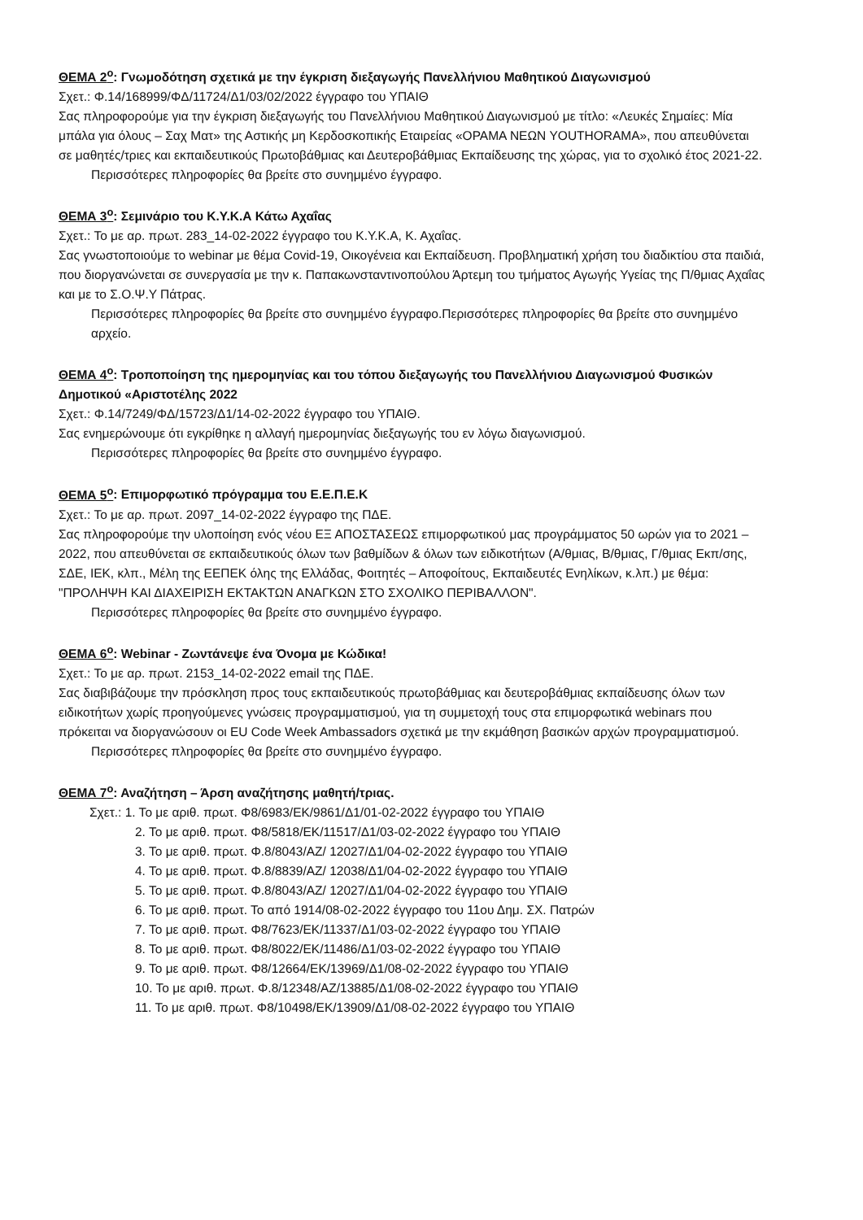ΘΕΜΑ 2<sup>ο</sup>: Γνωμοδότηση σχετικά με την έγκριση διεξαγωγής Πανελλήνιου Μαθητικού Διαγωνισμού
Σχετ.: Φ.14/168999/ΦΔ/11724/Δ1/03/02/2022 έγγραφο του ΥΠΑΙΘ
Σας πληροφορούμε για την έγκριση διεξαγωγής του Πανελλήνιου Μαθητικού Διαγωνισμού με τίτλο: «Λευκές Σημαίες: Μία μπάλα για όλους – Σαχ Ματ» της Αστικής μη Κερδοσκοπικής Εταιρείας «ΟΡΑΜΑ ΝΕΩΝ YOUTHORAMA», που απευθύνεται σε μαθητές/τριες και εκπαιδευτικούς Πρωτοβάθμιας και Δευτεροβάθμιας Εκπαίδευσης της χώρας, για το σχολικό έτος 2021-22.
Περισσότερες πληροφορίες θα βρείτε στο συνημμένο έγγραφο.
ΘΕΜΑ 3<sup>ο</sup>: Σεμινάριο του Κ.Υ.Κ.Α Κάτω Αχαΐας
Σχετ.: Το με αρ. πρωτ. 283_14-02-2022 έγγραφο του Κ.Υ.Κ.Α, Κ. Αχαΐας.
Σας γνωστοποιούμε το webinar με θέμα Covid-19, Οικογένεια και Εκπαίδευση. Προβληματική χρήση του διαδικτίου στα παιδιά, που διοργανώνεται σε συνεργασία με την κ. Παπακωνσταντινοπούλου Άρτεμη του τμήματος Αγωγής Υγείας της Π/θμιας Αχαΐας και με το Σ.Ο.Ψ.Υ Πάτρας.
Περισσότερες πληροφορίες θα βρείτε στο συνημμένο έγγραφο.Περισσότερες πληροφορίες θα βρείτε στο συνημμένο αρχείο.
ΘΕΜΑ 4<sup>ο</sup>: Τροποποίηση της ημερομηνίας και του τόπου διεξαγωγής του Πανελλήνιου Διαγωνισμού Φυσικών Δημοτικού «Αριστοτέλης 2022
Σχετ.: Φ.14/7249/ΦΔ/15723/Δ1/14-02-2022 έγγραφο του ΥΠΑΙΘ.
Σας ενημερώνουμε ότι εγκρίθηκε η αλλαγή ημερομηνίας διεξαγωγής του εν λόγω διαγωνισμού.
Περισσότερες πληροφορίες θα βρείτε στο συνημμένο έγγραφο.
ΘΕΜΑ 5<sup>ο</sup>: Επιμορφωτικό πρόγραμμα του Ε.Ε.Π.Ε.Κ
Σχετ.: Το με αρ. πρωτ. 2097_14-02-2022 έγγραφο της ΠΔΕ.
Σας πληροφορούμε την υλοποίηση ενός νέου ΕΞ ΑΠΟΣΤΑΣΕΩΣ επιμορφωτικού μας προγράμματος 50 ωρών για το 2021 – 2022, που απευθύνεται σε εκπαιδευτικούς όλων των βαθμίδων & όλων των ειδικοτήτων (Α/θμιας, Β/θμιας, Γ/θμιας Εκπ/σης, ΣΔΕ, ΙΕΚ, κλπ., Μέλη της ΕΕΠΕΚ όλης της Ελλάδας, Φοιτητές – Αποφοίτους, Εκπαιδευτές Ενηλίκων, κ.λπ.) με θέμα: "ΠΡΟΛΗΨΗ ΚΑΙ ΔΙΑΧΕΙΡΙΣΗ ΕΚΤΑΚΤΩΝ ΑΝΑΓΚΩΝ ΣΤΟ ΣΧΟΛΙΚΟ ΠΕΡΙΒΑΛΛΟΝ".
Περισσότερες πληροφορίες θα βρείτε στο συνημμένο έγγραφο.
ΘΕΜΑ 6<sup>ο</sup>: Webinar - Ζωντάνεψε ένα Όνομα με Κώδικα!
Σχετ.: Το με αρ. πρωτ. 2153_14-02-2022 email της ΠΔΕ.
Σας διαβιβάζουμε την πρόσκληση προς τους εκπαιδευτικούς πρωτοβάθμιας και δευτεροβάθμιας εκπαίδευσης όλων των ειδικοτήτων χωρίς προηγούμενες γνώσεις προγραμματισμού, για τη συμμετοχή τους στα επιμορφωτικά webinars που πρόκειται να διοργανώσουν οι EU Code Week Ambassadors σχετικά με την εκμάθηση βασικών αρχών προγραμματισμού.
Περισσότερες πληροφορίες θα βρείτε στο συνημμένο έγγραφο.
ΘΕΜΑ 7<sup>ο</sup>: Αναζήτηση – Άρση αναζήτησης μαθητή/τριας.
Σχετ.: 1. Το με αριθ. πρωτ. Φ8/6983/ΕΚ/9861/Δ1/01-02-2022 έγγραφο του ΥΠΑΙΘ
2. Το με αριθ. πρωτ. Φ8/5818/ΕΚ/11517/Δ1/03-02-2022 έγγραφο του ΥΠΑΙΘ
3. Το με αριθ. πρωτ. Φ.8/8043/ΑΖ/ 12027/Δ1/04-02-2022 έγγραφο του ΥΠΑΙΘ
4. Το με αριθ. πρωτ. Φ.8/8839/ΑΖ/ 12038/Δ1/04-02-2022 έγγραφο του ΥΠΑΙΘ
5. Το με αριθ. πρωτ. Φ.8/8043/ΑΖ/ 12027/Δ1/04-02-2022 έγγραφο του ΥΠΑΙΘ
6. Το με αριθ. πρωτ. Το από 1914/08-02-2022 έγγραφο του 11ου Δημ. ΣΧ. Πατρών
7. Το με αριθ. πρωτ. Φ8/7623/ΕΚ/11337/Δ1/03-02-2022 έγγραφο του ΥΠΑΙΘ
8. Το με αριθ. πρωτ. Φ8/8022/ΕΚ/11486/Δ1/03-02-2022 έγγραφο του ΥΠΑΙΘ
9. Το με αριθ. πρωτ. Φ8/12664/ΕΚ/13969/Δ1/08-02-2022 έγγραφο του ΥΠΑΙΘ
10. Το με αριθ. πρωτ. Φ.8/12348/ΑΖ/13885/Δ1/08-02-2022 έγγραφο του ΥΠΑΙΘ
11. Το με αριθ. πρωτ. Φ8/10498/ΕΚ/13909/Δ1/08-02-2022 έγγραφο του ΥΠΑΙΘ